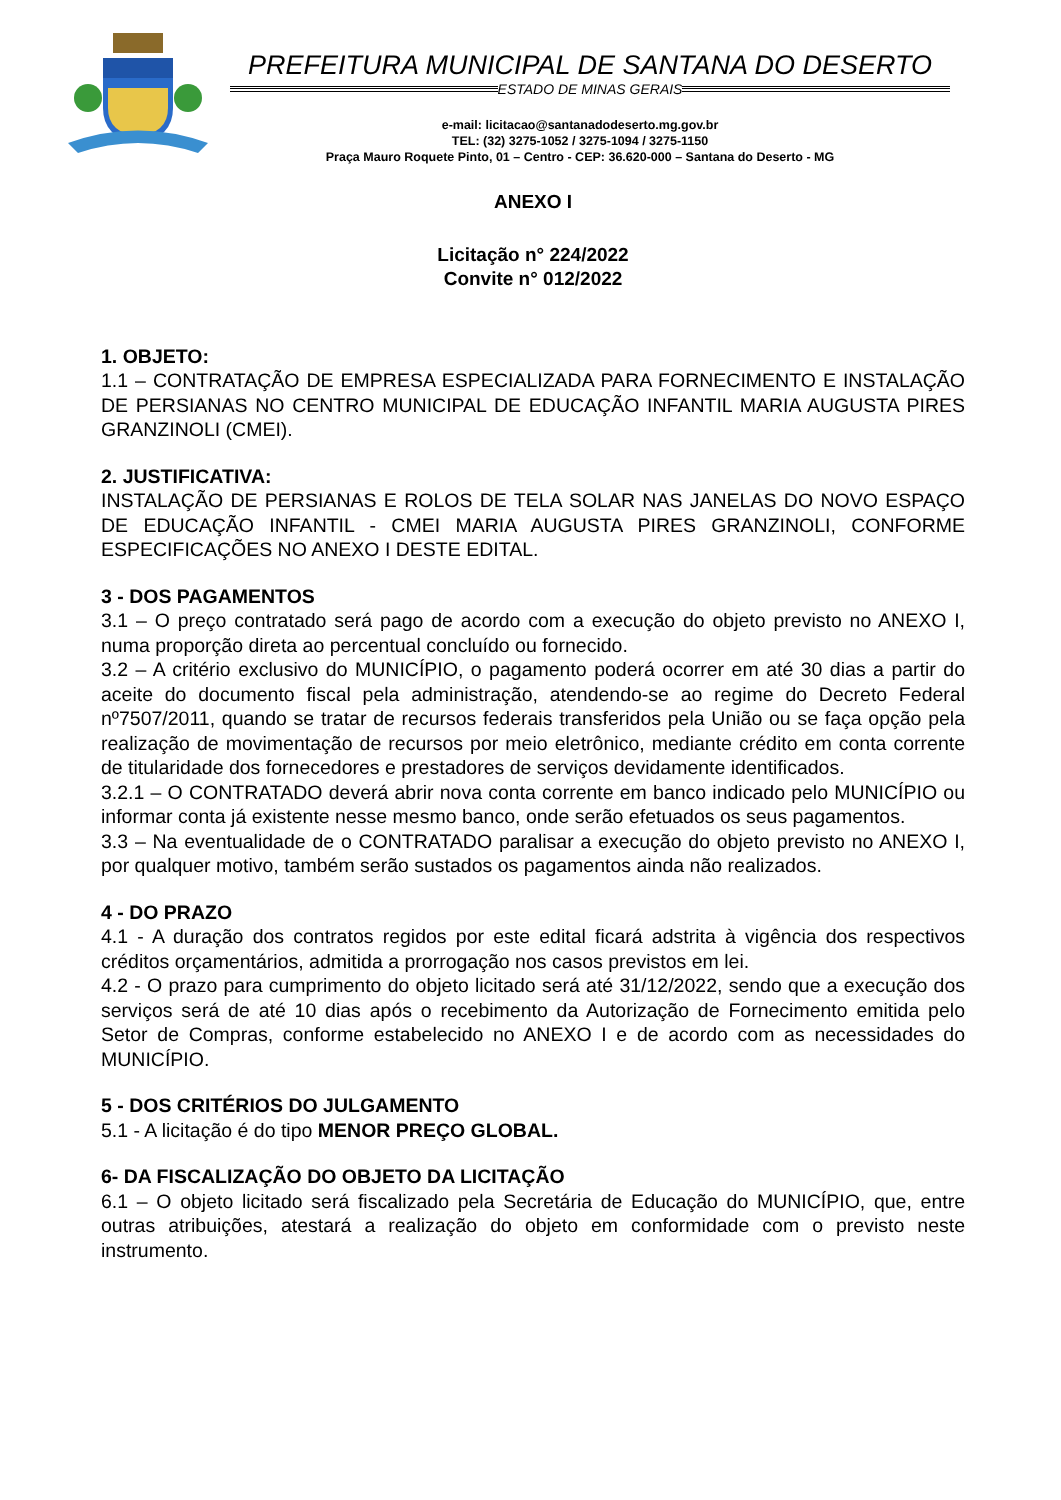PREFEITURA MUNICIPAL DE SANTANA DO DESERTO
ESTADO DE MINAS GERAIS
e-mail: licitacao@santanadodeserto.mg.gov.br
TEL: (32) 3275-1052 / 3275-1094 / 3275-1150
Praça Mauro Roquete Pinto, 01 – Centro - CEP: 36.620-000 – Santana do Deserto - MG
ANEXO I
Licitação n° 224/2022
Convite n° 012/2022
1. OBJETO:
1.1 – CONTRATAÇÃO DE EMPRESA ESPECIALIZADA PARA FORNECIMENTO E INSTALAÇÃO DE PERSIANAS NO CENTRO MUNICIPAL DE EDUCAÇÃO INFANTIL MARIA AUGUSTA PIRES GRANZINOLI (CMEI).
2. JUSTIFICATIVA:
INSTALAÇÃO DE PERSIANAS E ROLOS DE TELA SOLAR NAS JANELAS DO NOVO ESPAÇO DE EDUCAÇÃO INFANTIL - CMEI MARIA AUGUSTA PIRES GRANZINOLI, CONFORME ESPECIFICAÇÕES NO ANEXO I DESTE EDITAL.
3 - DOS PAGAMENTOS
3.1 – O preço contratado será pago de acordo com a execução do objeto previsto no ANEXO I, numa proporção direta ao percentual concluído ou fornecido.
3.2 – A critério exclusivo do MUNICÍPIO, o pagamento poderá ocorrer em até 30 dias a partir do aceite do documento fiscal pela administração, atendendo-se ao regime do Decreto Federal nº7507/2011, quando se tratar de recursos federais transferidos pela União ou se faça opção pela realização de movimentação de recursos por meio eletrônico, mediante crédito em conta corrente de titularidade dos fornecedores e prestadores de serviços devidamente identificados.
3.2.1 – O CONTRATADO deverá abrir nova conta corrente em banco indicado pelo MUNICÍPIO ou informar conta já existente nesse mesmo banco, onde serão efetuados os seus pagamentos.
3.3 – Na eventualidade de o CONTRATADO paralisar a execução do objeto previsto no ANEXO I, por qualquer motivo, também serão sustados os pagamentos ainda não realizados.
4 - DO PRAZO
4.1 - A duração dos contratos regidos por este edital ficará adstrita à vigência dos respectivos créditos orçamentários, admitida a prorrogação nos casos previstos em lei.
4.2 - O prazo para cumprimento do objeto licitado será até 31/12/2022, sendo que a execução dos serviços será de até 10 dias após o recebimento da Autorização de Fornecimento emitida pelo Setor de Compras, conforme estabelecido no ANEXO I e de acordo com as necessidades do MUNICÍPIO.
5 - DOS CRITÉRIOS DO JULGAMENTO
5.1 - A licitação é do tipo MENOR PREÇO GLOBAL.
6- DA FISCALIZAÇÃO DO OBJETO DA LICITAÇÃO
6.1 – O objeto licitado será fiscalizado pela Secretária de Educação do MUNICÍPIO, que, entre outras atribuições, atestará a realização do objeto em conformidade com o previsto neste instrumento.